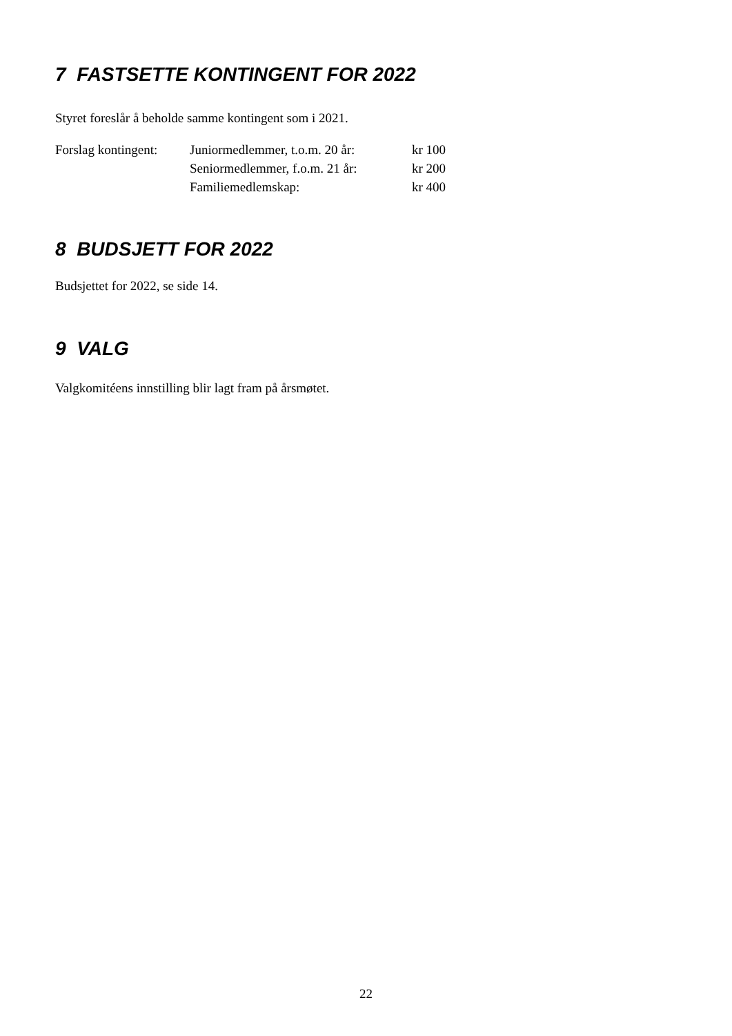7 FASTSETTE KONTINGENT FOR 2022
Styret foreslår å beholde samme kontingent som i 2021.
| Forslag kontingent: | Juniormedlemmer, t.o.m. 20 år: | kr 100 |
| | Seniormedlemmer, f.o.m. 21 år: | kr 200 |
| | Familiemedlemskap: | kr 400 |
8 BUDSJETT FOR 2022
Budsjettet for 2022, se side 14.
9 VALG
Valgkomitéens innstilling blir lagt fram på årsmøtet.
22